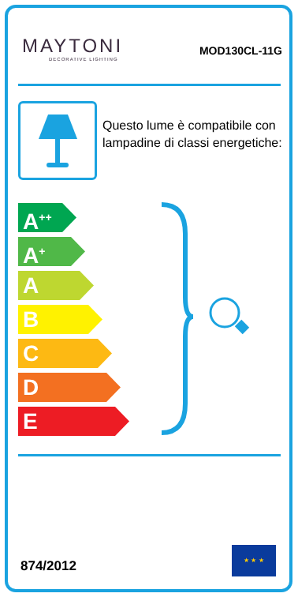MAYTONI
DECORATIVE LIGHTING
MOD130CL-11G
Questo lume è compatibile con lampadine di classi energetiche:
A<sup>++</sup>
A<sup>+</sup>
A
B
C
D
E
874/2012
★ ★ ★